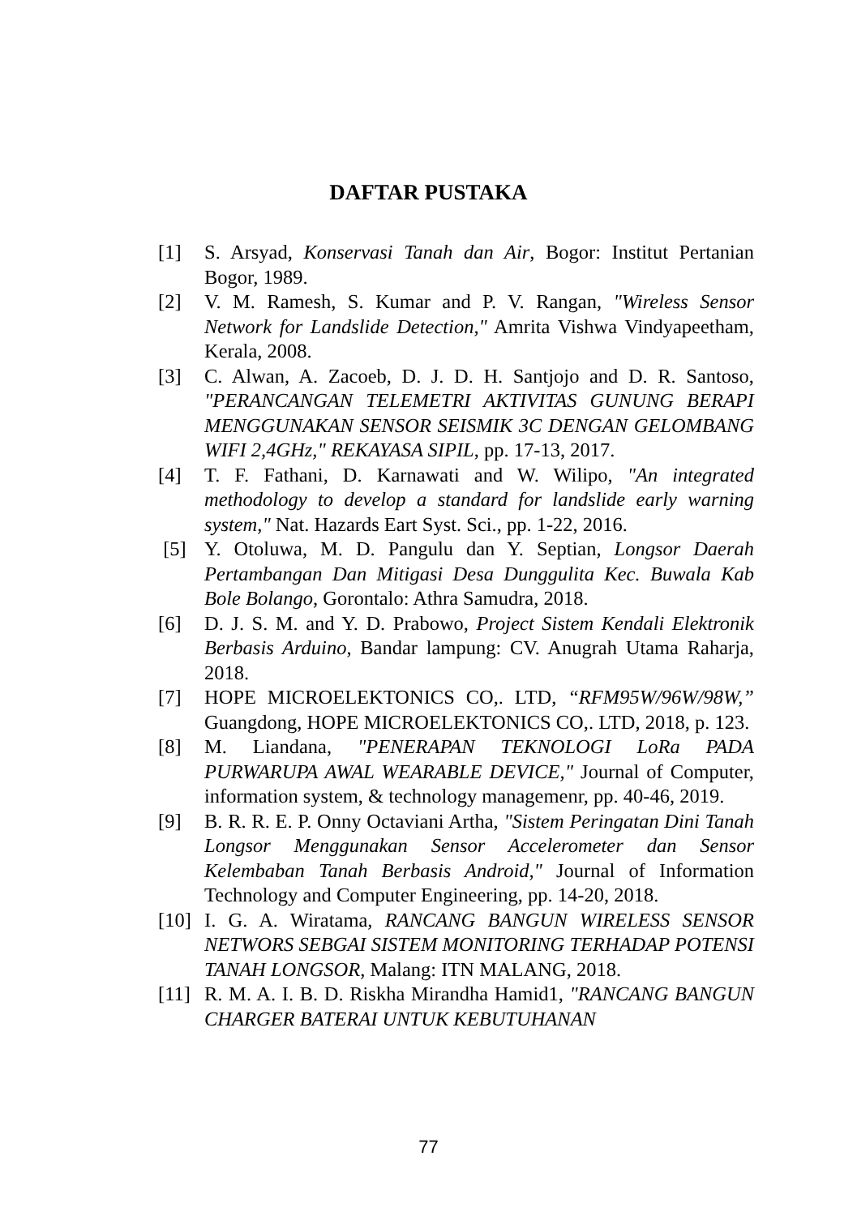DAFTAR PUSTAKA
[1] S. Arsyad, Konservasi Tanah dan Air, Bogor: Institut Pertanian Bogor, 1989.
[2] V. M. Ramesh, S. Kumar and P. V. Rangan, "Wireless Sensor Network for Landslide Detection," Amrita Vishwa Vindyapeetham, Kerala, 2008.
[3] C. Alwan, A. Zacoeb, D. J. D. H. Santjojo and D. R. Santoso, "PERANCANGAN TELEMETRI AKTIVITAS GUNUNG BERAPI MENGGUNAKAN SENSOR SEISMIK 3C DENGAN GELOMBANG WIFI 2,4GHz," REKAYASA SIPIL, pp. 17-13, 2017.
[4] T. F. Fathani, D. Karnawati and W. Wilipo, "An integrated methodology to develop a standard for landslide early warning system," Nat. Hazards Eart Syst. Sci., pp. 1-22, 2016.
[5] Y. Otoluwa, M. D. Pangulu dan Y. Septian, Longsor Daerah Pertambangan Dan Mitigasi Desa Dunggulita Kec. Buwala Kab Bole Bolango, Gorontalo: Athra Samudra, 2018.
[6] D. J. S. M. and Y. D. Prabowo, Project Sistem Kendali Elektronik Berbasis Arduino, Bandar lampung: CV. Anugrah Utama Raharja, 2018.
[7] HOPE MICROELEKTONICS CO,. LTD, “RFM95W/96W/98W,” Guangdong, HOPE MICROELEKTONICS CO,. LTD, 2018, p. 123.
[8] M. Liandana, "PENERAPAN TEKNOLOGI LoRa PADA PURWARUPA AWAL WEARABLE DEVICE," Journal of Computer, information system, & technology managemenr, pp. 40-46, 2019.
[9] B. R. R. E. P. Onny Octaviani Artha, "Sistem Peringatan Dini Tanah Longsor Menggunakan Sensor Accelerometer dan Sensor Kelembaban Tanah Berbasis Android," Journal of Information Technology and Computer Engineering, pp. 14-20, 2018.
[10] I. G. A. Wiratama, RANCANG BANGUN WIRELESS SENSOR NETWORS SEBGAI SISTEM MONITORING TERHADAP POTENSI TANAH LONGSOR, Malang: ITN MALANG, 2018.
[11] R. M. A. I. B. D. Riskha Mirandha Hamid1, "RANCANG BANGUN CHARGER BATERAI UNTUK KEBUTUHANAN
77